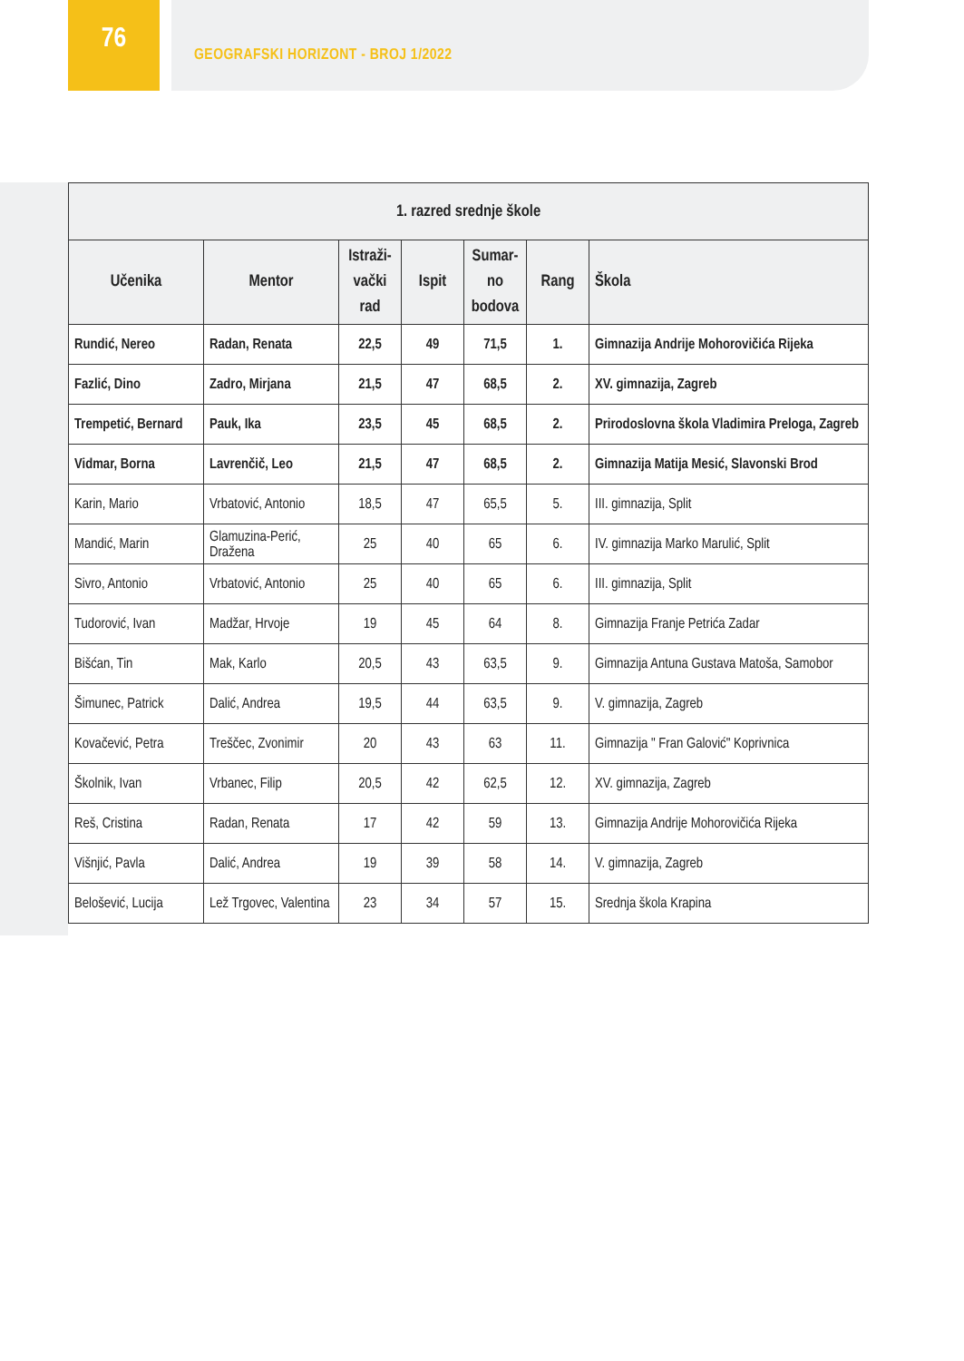76
GEOGRAFSKI HORIZONT - BROJ 1/2022
| 1. razred srednje škole | | | | | | |
| Učenika | Mentor | Istraži- vački rad | Ispit | Sumar- no bodova | Rang | Škola |
| Rundić, Nereo | Radan, Renata | 22,5 | 49 | 71,5 | 1. | Gimnazija Andrije Mohorovičića Rijeka |
| Fazlić, Dino | Zadro, Mirjana | 21,5 | 47 | 68,5 | 2. | XV. gimnazija, Zagreb |
| Trempetić, Bernard | Pauk, Ika | 23,5 | 45 | 68,5 | 2. | Prirodoslovna škola Vladimira Preloga, Zagreb |
| Vidmar, Borna | Lavrenčič, Leo | 21,5 | 47 | 68,5 | 2. | Gimnazija Matija Mesić, Slavonski Brod |
| Karin, Mario | Vrbatović, Antonio | 18,5 | 47 | 65,5 | 5. | III. gimnazija, Split |
| Mandić, Marin | Glamuzina-Perić, Dražena | 25 | 40 | 65 | 6. | IV. gimnazija Marko Marulić, Split |
| Sivro, Antonio | Vrbatović, Antonio | 25 | 40 | 65 | 6. | III. gimnazija, Split |
| Tudorović, Ivan | Madžar, Hrvoje | 19 | 45 | 64 | 8. | Gimnazija Franje Petrića Zadar |
| Bišćan, Tin | Mak, Karlo | 20,5 | 43 | 63,5 | 9. | Gimnazija Antuna Gustava Matoša, Samobor |
| Šimunec, Patrick | Dalić, Andrea | 19,5 | 44 | 63,5 | 9. | V. gimnazija, Zagreb |
| Kovačević, Petra | Treščec, Zvonimir | 20 | 43 | 63 | 11. | Gimnazija " Fran Galović" Koprivnica |
| Školnik, Ivan | Vrbanec, Filip | 20,5 | 42 | 62,5 | 12. | XV. gimnazija, Zagreb |
| Reš, Cristina | Radan, Renata | 17 | 42 | 59 | 13. | Gimnazija Andrije Mohorovičića Rijeka |
| Višnjić, Pavla | Dalić, Andrea | 19 | 39 | 58 | 14. | V. gimnazija, Zagreb |
| Belošević, Lucija | Lež Trgovec, Valentina | 23 | 34 | 57 | 15. | Srednja škola Krapina |